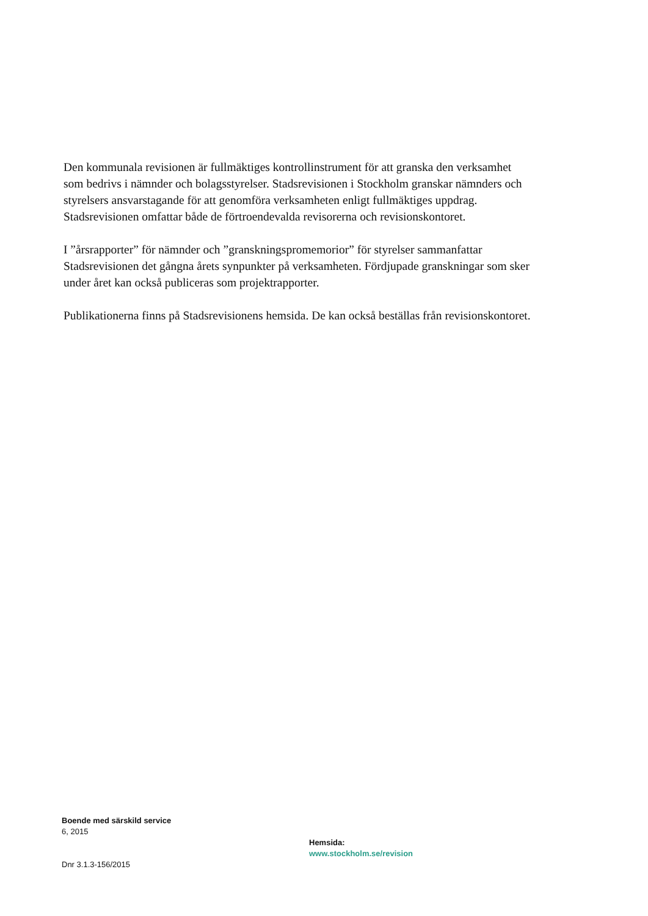Den kommunala revisionen är fullmäktiges kontrollinstrument för att granska den verksamhet som bedrivs i nämnder och bolagsstyrelser. Stadsrevisionen i Stockholm granskar nämnders och styrelsers ansvarstagande för att genomföra verksamheten enligt fullmäktiges uppdrag. Stadsrevisionen omfattar både de förtroendevalda revisorerna och revisionskontoret.
I ”årsrapporter” för nämnder och ”granskningspromemorior” för styrelser sammanfattar Stadsrevisionen det gångna årets synpunkter på verksamheten. Fördjupade granskningar som sker under året kan också publiceras som projektrapporter.
Publikationerna finns på Stadsrevisionens hemsida. De kan också beställas från revisionskontoret.
Boende med särskild service
6, 2015
Dnr 3.1.3-156/2015
Hemsida:
www.stockholm.se/revision